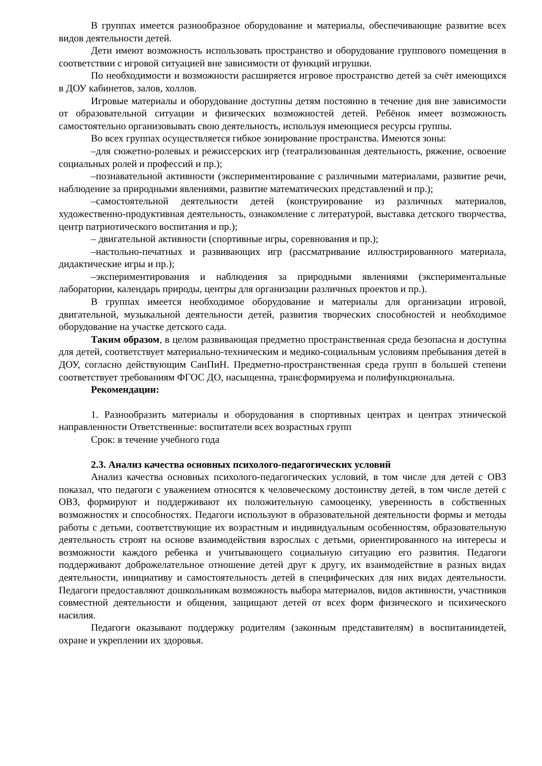В группах имеется разнообразное оборудование и материалы, обеспечивающие развитие всех видов деятельности детей.
Дети имеют возможность использовать пространство и оборудование группового помещения в соответствии с игровой ситуацией вне зависимости от функций игрушки.
По необходимости и возможности расширяется игровое пространство детей за счёт имеющихся в ДОУ кабинетов, залов, холлов.
Игровые материалы и оборудование доступны детям постоянно в течение дня вне зависимости от образовательной ситуации и физических возможностей детей. Ребёнок имеет возможность самостоятельно организовывать свою деятельность, используя имеющиеся ресурсы группы.
Во всех группах осуществляется гибкое зонирование пространства. Имеются зоны:
–для сюжетно-ролевых и режиссерских игр (театрализованная деятельность, ряжение, освоение социальных ролей и профессий и пр.);
–познавательной активности (экспериментирование с различными материалами, развитие речи, наблюдение за природными явлениями, развитие математических представлений и пр.);
–самостоятельной деятельности детей (конструирование из различных материалов, художественно-продуктивная деятельность, ознакомление с литературой, выставка детского творчества, центр патриотического воспитания и пр.);
– двигательной активности (спортивные игры, соревнования и пр.);
–настольно-печатных и развивающих игр (рассматривание иллюстрированного материала, дидактические игры и пр.);
–экспериментирования и наблюдения за природными явлениями (экспериментальные лаборатории, календарь природы, центры для организации различных проектов и пр.).
В группах имеется необходимое оборудование и материалы для организации игровой, двигательной, музыкальной деятельности детей, развития творческих способностей и необходимое оборудование на участке детского сада.
Таким образом, в целом развивающая предметно пространственная среда безопасна и доступна для детей, соответствует материально-техническим и медико-социальным условиям пребывания детей в ДОУ, согласно действующим СанПиН. Предметно-пространственная среда групп в большей степени соответствует требованиям ФГОС ДО, насыщенна, трансформируема и полифункциональна.
Рекомендации:
1. Разнообразить материалы и оборудования в спортивных центрах и центрах этнической направленности Ответственные: воспитатели всех возрастных групп
Срок: в течение учебного года
2.3. Анализ качества основных психолого-педагогических условий
Анализ качества основных психолого-педагогических условий, в том числе для детей с ОВЗ показал, что педагоги с уважением относятся к человеческому достоинству детей, в том числе детей с ОВЗ, формируют и поддерживают их положительную самооценку, уверенность в собственных возможностях и способностях. Педагоги используют в образовательной деятельности формы и методы работы с детьми, соответствующие их возрастным и индивидуальным особенностям, образовательную деятельность строят на основе взаимодействия взрослых с детьми, ориентированного на интересы и возможности каждого ребенка и учитывающего социальную ситуацию его развития. Педагоги поддерживают доброжелательное отношение детей друг к другу, их взаимодействие в разных видах деятельности, инициативу и самостоятельность детей в специфических для них видах деятельности. Педагоги предоставляют дошкольникам возможность выбора материалов, видов активности, участников совместной деятельности и общения, защищают детей от всех форм физического и психического насилия.
Педагоги оказывают поддержку родителям (законным представителям) в воспитаниидетей, охране и укреплении их здоровья.